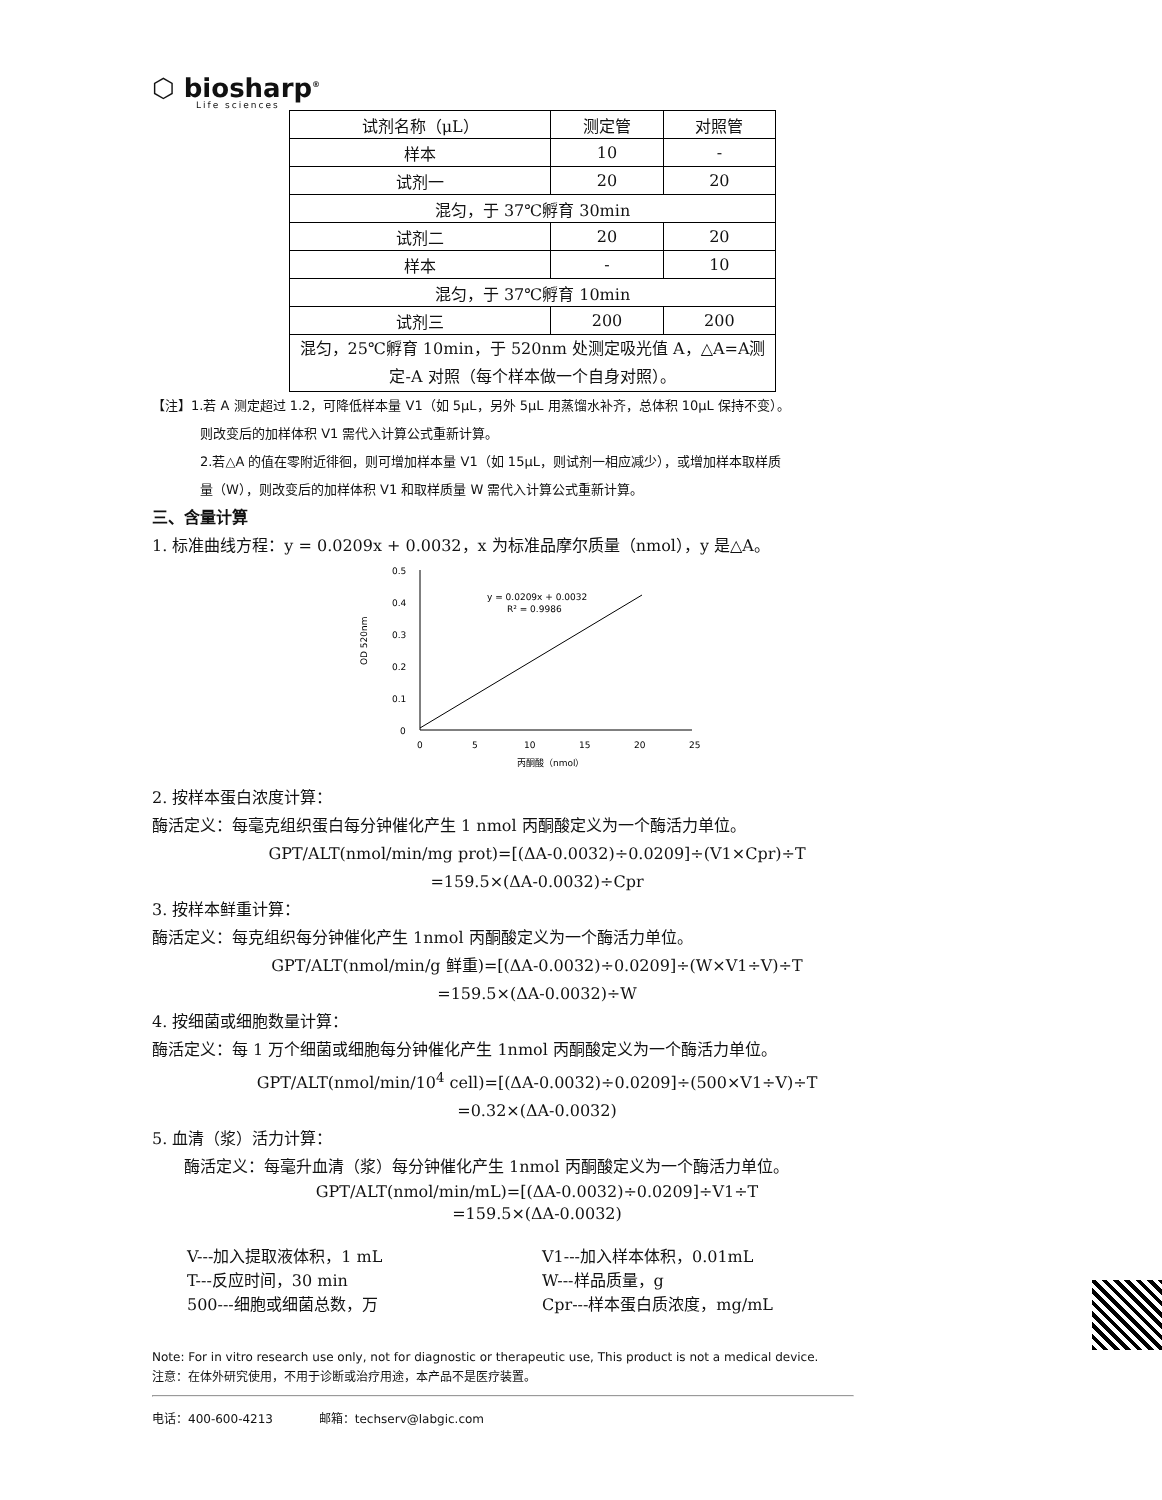⬡ biosharp<sup>®</sup>
Life sciences
| 试剂名称（μL） | 测定管 | 对照管 |
| 样本 | 10 | - |
| 试剂一 | 20 | 20 |
| 混匀，于 37℃孵育 30min | | |
| 试剂二 | 20 | 20 |
| 样本 | - | 10 |
| 混匀，于 37℃孵育 10min | | |
| 试剂三 | 200 | 200 |
| 混匀，25℃孵育 10min，于 520nm 处测定吸光值 A，△A=A测定-A 对照（每个样本做一个自身对照）。 | | |
【注】1.若 A 测定超过 1.2，可降低样本量 V1（如 5μL，另外 5μL 用蒸馏水补齐，总体积 10μL 保持不变）。
则改变后的加样体积 V1 需代入计算公式重新计算。
2.若△A 的值在零附近徘徊，则可增加样本量 V1（如 15μL，则试剂一相应减少），或增加样本取样质
量（W），则改变后的加样体积 V1 和取样质量 W 需代入计算公式重新计算。
三、含量计算
1. 标准曲线方程：y = 0.0209x + 0.0032，x 为标准品摩尔质量（nmol），y 是△A。
0.5
0.4
0.3
0.2
0.1
0
0
5
10
15
20
25
OD 520nm
y = 0.0209x + 0.0032
R² = 0.9986
丙酮酸（nmol）
2. 按样本蛋白浓度计算：
酶活定义：每毫克组织蛋白每分钟催化产生 1 nmol 丙酮酸定义为一个酶活力单位。
GPT/ALT(nmol/min/mg prot)=[(ΔA-0.0032)÷0.0209]÷(V1×Cpr)÷T
=159.5×(ΔA-0.0032)÷Cpr
3. 按样本鲜重计算：
酶活定义：每克组织每分钟催化产生 1nmol 丙酮酸定义为一个酶活力单位。
GPT/ALT(nmol/min/g 鲜重)=[(ΔA-0.0032)÷0.0209]÷(W×V1÷V)÷T
=159.5×(ΔA-0.0032)÷W
4. 按细菌或细胞数量计算：
酶活定义：每 1 万个细菌或细胞每分钟催化产生 1nmol 丙酮酸定义为一个酶活力单位。
GPT/ALT(nmol/min/10<sup>4</sup> cell)=[(ΔA-0.0032)÷0.0209]÷(500×V1÷V)÷T
=0.32×(ΔA-0.0032)
5. 血清（浆）活力计算：
酶活定义：每毫升血清（浆）每分钟催化产生 1nmol 丙酮酸定义为一个酶活力单位。
GPT/ALT(nmol/min/mL)=[(ΔA-0.0032)÷0.0209]÷V1÷T
=159.5×(ΔA-0.0032)
V---加入提取液体积，1 mL V1---加入样本体积，0.01mL
T---反应时间，30 min W---样品质量，g
500---细胞或细菌总数，万 Cpr---样本蛋白质浓度，mg/mL
Note: For in vitro research use only, not for diagnostic or therapeutic use, This product is not a medical device.
注意：在体外研究使用，不用于诊断或治疗用途，本产品不是医疗装置。
电话：400-600-4213 邮箱：techserv@labgic.com